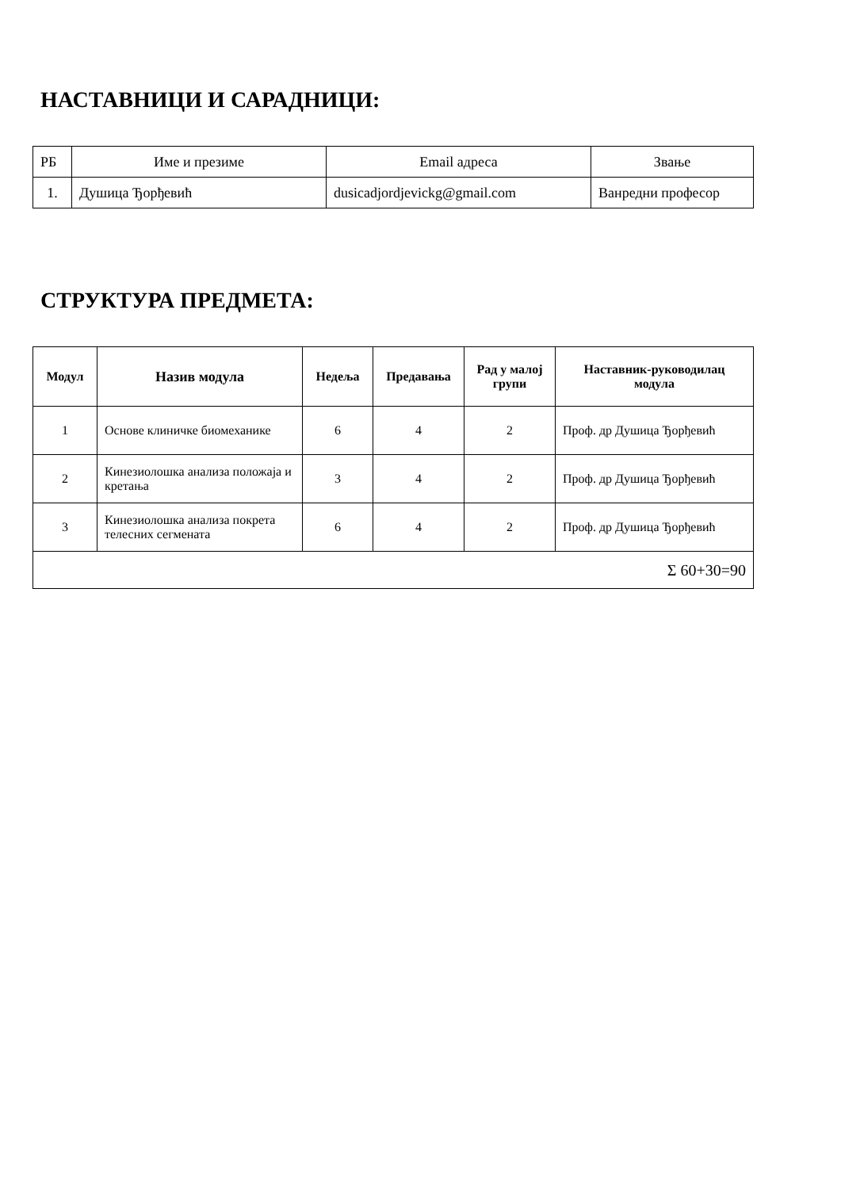НАСТАВНИЦИ И САРАДНИЦИ:
| РБ | Име и презиме | Email адреса | Звање |
| 1. | Душица Ђорђевић | dusicadjordjevickg@gmail.com | Ванредни професор |
СТРУКТУРА ПРЕДМЕТА:
| Модул | Назив модула | Недеља | Предавања | Рад у малој групи | Наставник-руководилац модула |
| --- | --- | --- | --- | --- | --- |
| 1 | Основе клиничке биомеханике | 6 | 4 | 2 | Проф. др Душица Ђорђевић |
| 2 | Кинезиолошка анализа положаја и кретања | 3 | 4 | 2 | Проф. др Душица Ђорђевић |
| 3 | Кинезиолошка анализа покрета телесних сегмената | 6 | 4 | 2 | Проф. др Душица Ђорђевић |
| Σ 60+30=90 | | | | | |